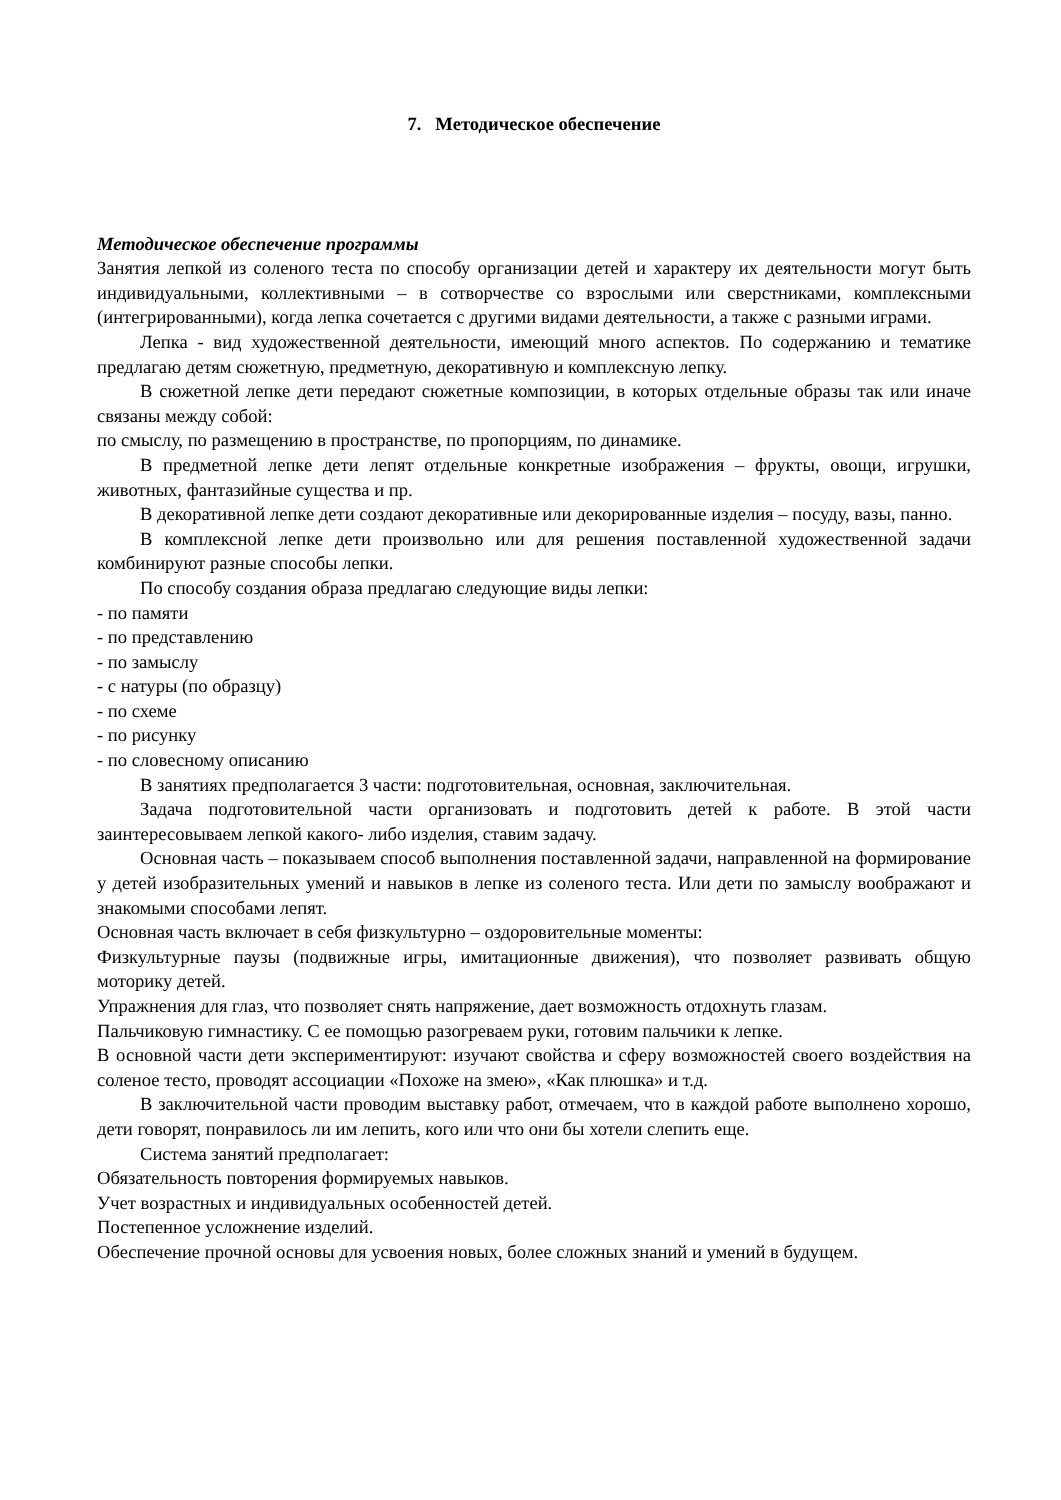7. Методическое обеспечение
Методическое обеспечение программы
Занятия лепкой из соленого теста по способу организации детей и характеру их деятельности могут быть индивидуальными, коллективными – в сотворчестве со взрослыми или сверстниками, комплексными (интегрированными), когда лепка сочетается с другими видами деятельности, а также с разными играми.
Лепка - вид художественной деятельности, имеющий много аспектов. По содержанию и тематике предлагаю детям сюжетную, предметную, декоративную и комплексную лепку.
В сюжетной лепке дети передают сюжетные композиции, в которых отдельные образы так или иначе связаны между собой:
по смыслу, по размещению в пространстве, по пропорциям, по динамике.
В предметной лепке дети лепят отдельные конкретные изображения – фрукты, овощи, игрушки, животных, фантазийные существа и пр.
В декоративной лепке дети создают декоративные или декорированные изделия – посуду, вазы, панно.
В комплексной лепке дети произвольно или для решения поставленной художественной задачи комбинируют разные способы лепки.
По способу создания образа предлагаю следующие виды лепки:
- по памяти
- по представлению
- по замыслу
- с натуры (по образцу)
- по схеме
- по рисунку
- по словесному описанию
В занятиях предполагается 3 части: подготовительная, основная, заключительная.
Задача подготовительной части организовать и подготовить детей к работе. В этой части заинтересовываем лепкой какого- либо изделия, ставим задачу.
Основная часть – показываем способ выполнения поставленной задачи, направленной на формирование у детей изобразительных умений и навыков в лепке из соленого теста. Или дети по замыслу воображают и знакомыми способами лепят.
Основная часть включает в себя физкультурно – оздоровительные моменты:
Физкультурные паузы (подвижные игры, имитационные движения), что позволяет развивать общую моторику детей.
Упражнения для глаз, что позволяет снять напряжение, дает возможность отдохнуть глазам.
Пальчиковую гимнастику. С ее помощью разогреваем руки, готовим пальчики к лепке.
В основной части дети экспериментируют: изучают свойства и сферу возможностей своего воздействия на соленое тесто, проводят ассоциации «Похоже на змею», «Как плюшка» и т.д.
В заключительной части проводим выставку работ, отмечаем, что в каждой работе выполнено хорошо, дети говорят, понравилось ли им лепить, кого или что они бы хотели слепить еще.
Система занятий предполагает:
Обязательность повторения формируемых навыков.
Учет возрастных и индивидуальных особенностей детей.
Постепенное усложнение изделий.
Обеспечение прочной основы для усвоения новых, более сложных знаний и умений в будущем.